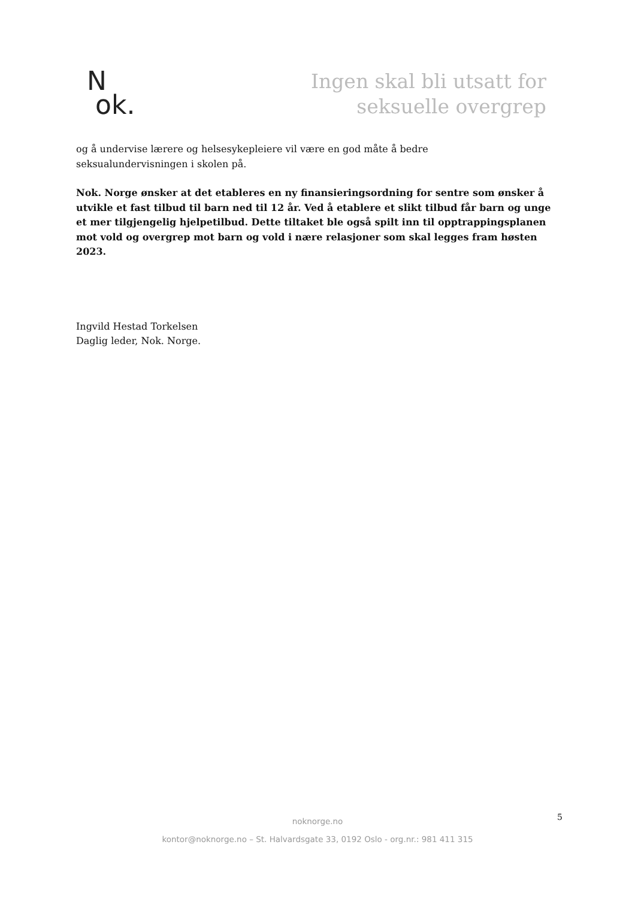N
ok.
Ingen skal bli utsatt for
seksuelle overgrep
og å undervise lærere og helsesykepleiere vil være en god måte å bedre
seksualundervisningen i skolen på.
Nok. Norge ønsker at det etableres en ny finansieringsordning for sentre som ønsker å utvikle et fast tilbud til barn ned til 12 år. Ved å etablere et slikt tilbud får barn og unge et mer tilgjengelig hjelpetilbud. Dette tiltaket ble også spilt inn til opptrappingsplanen mot vold og overgrep mot barn og vold i nære relasjoner som skal legges fram høsten 2023.
Ingvild Hestad Torkelsen
Daglig leder, Nok. Norge.
noknorge.no
kontor@noknorge.no – St. Halvardsgate 33, 0192 Oslo - org.nr.: 981 411 315
5